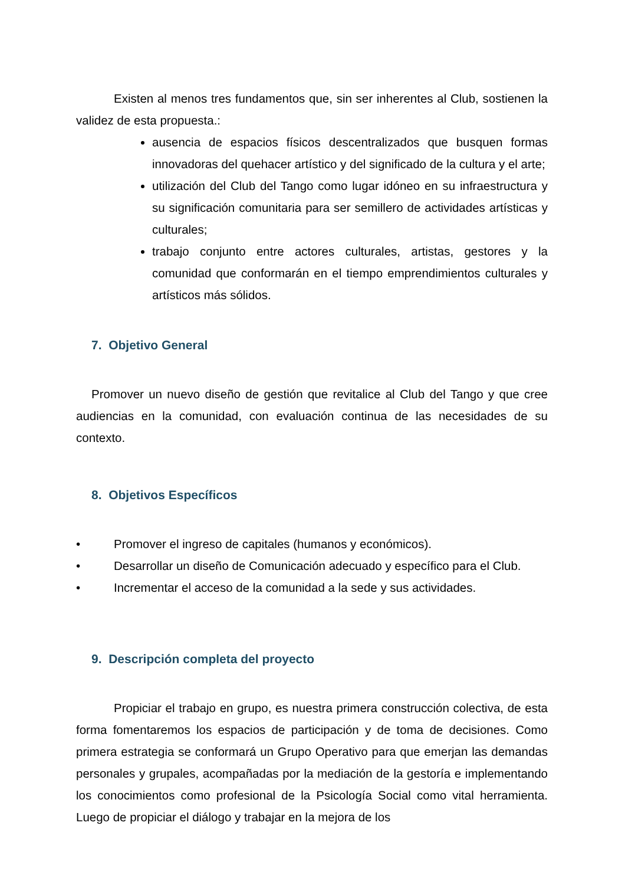Existen al menos tres fundamentos que, sin ser inherentes al Club, sostienen la validez de esta propuesta.:
ausencia de espacios físicos descentralizados que busquen formas innovadoras del quehacer artístico y del significado de la cultura y el arte;
utilización del Club del Tango como lugar idóneo en su infraestructura y su significación comunitaria para ser semillero de actividades artísticas y culturales;
trabajo conjunto entre actores culturales, artistas, gestores y la comunidad que conformarán en el tiempo emprendimientos culturales y artísticos más sólidos.
7. Objetivo General
Promover un nuevo diseño de gestión que revitalice al Club del Tango y que cree audiencias en la comunidad, con evaluación continua de las necesidades de su contexto.
8. Objetivos Específicos
• Promover el ingreso de capitales (humanos y económicos).
• Desarrollar un diseño de Comunicación adecuado y específico para el Club.
• Incrementar el acceso de la comunidad a la sede y sus actividades.
9. Descripción completa del proyecto
Propiciar el trabajo en grupo, es nuestra primera construcción colectiva, de esta forma fomentaremos los espacios de participación y de toma de decisiones. Como primera estrategia se conformará un Grupo Operativo para que emerjan las demandas personales y grupales, acompañadas por la mediación de la gestoría e implementando los conocimientos como profesional de la Psicología Social como vital herramienta. Luego de propiciar el diálogo y trabajar en la mejora de los